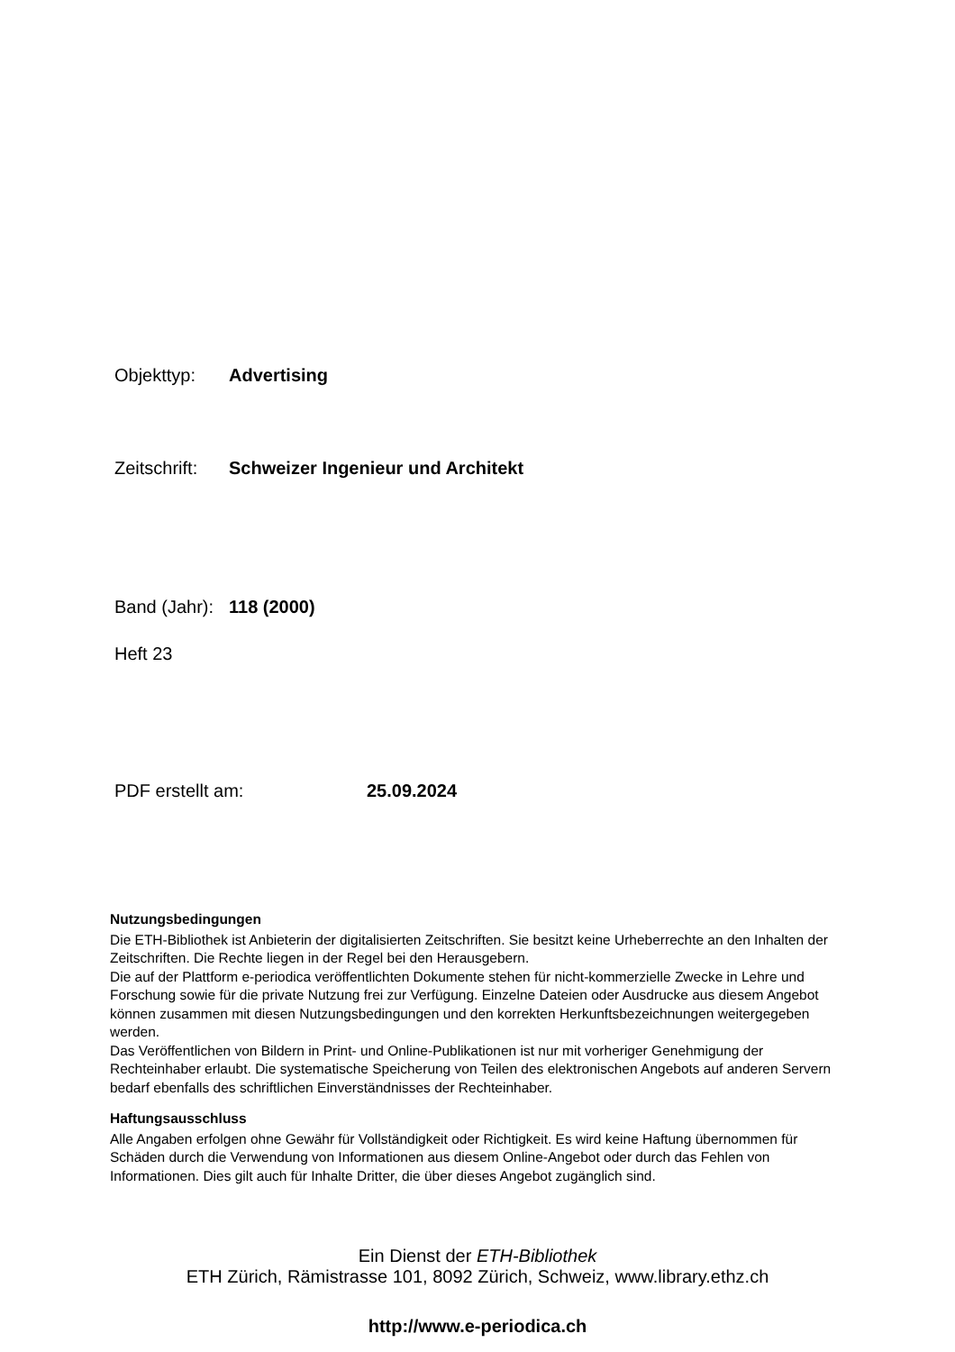Objekttyp: Advertising
Zeitschrift: Schweizer Ingenieur und Architekt
Band (Jahr): 118 (2000)
Heft 23
PDF erstellt am: 25.09.2024
Nutzungsbedingungen
Die ETH-Bibliothek ist Anbieterin der digitalisierten Zeitschriften. Sie besitzt keine Urheberrechte an den Inhalten der Zeitschriften. Die Rechte liegen in der Regel bei den Herausgebern.
Die auf der Plattform e-periodica veröffentlichten Dokumente stehen für nicht-kommerzielle Zwecke in Lehre und Forschung sowie für die private Nutzung frei zur Verfügung. Einzelne Dateien oder Ausdrucke aus diesem Angebot können zusammen mit diesen Nutzungsbedingungen und den korrekten Herkunftsbezeichnungen weitergegeben werden.
Das Veröffentlichen von Bildern in Print- und Online-Publikationen ist nur mit vorheriger Genehmigung der Rechteinhaber erlaubt. Die systematische Speicherung von Teilen des elektronischen Angebots auf anderen Servern bedarf ebenfalls des schriftlichen Einverständnisses der Rechteinhaber.
Haftungsausschluss
Alle Angaben erfolgen ohne Gewähr für Vollständigkeit oder Richtigkeit. Es wird keine Haftung übernommen für Schäden durch die Verwendung von Informationen aus diesem Online-Angebot oder durch das Fehlen von Informationen. Dies gilt auch für Inhalte Dritter, die über dieses Angebot zugänglich sind.
Ein Dienst der ETH-Bibliothek
ETH Zürich, Rämistrasse 101, 8092 Zürich, Schweiz, www.library.ethz.ch
http://www.e-periodica.ch